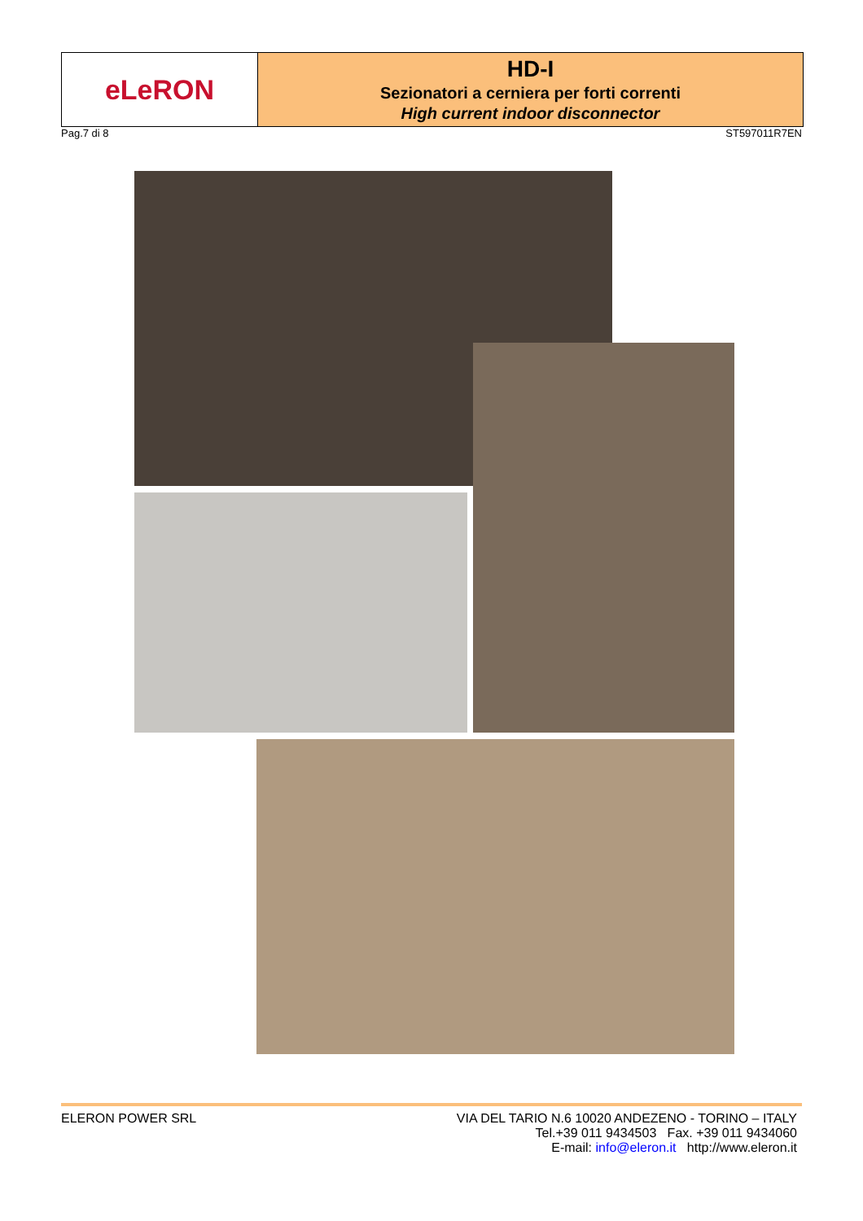eLeRON
HD-I
Sezionatori a cerniera per forti correnti
High current indoor disconnector
Pag.7 di 8 ST597011R7EN
ELERON POWER SRL VIA DEL TARIO N.6 10020 ANDEZENO - TORINO – ITALY
Tel.+39 011 9434503 Fax. +39 011 9434060
E-mail: info@eleron.it http://www.eleron.it